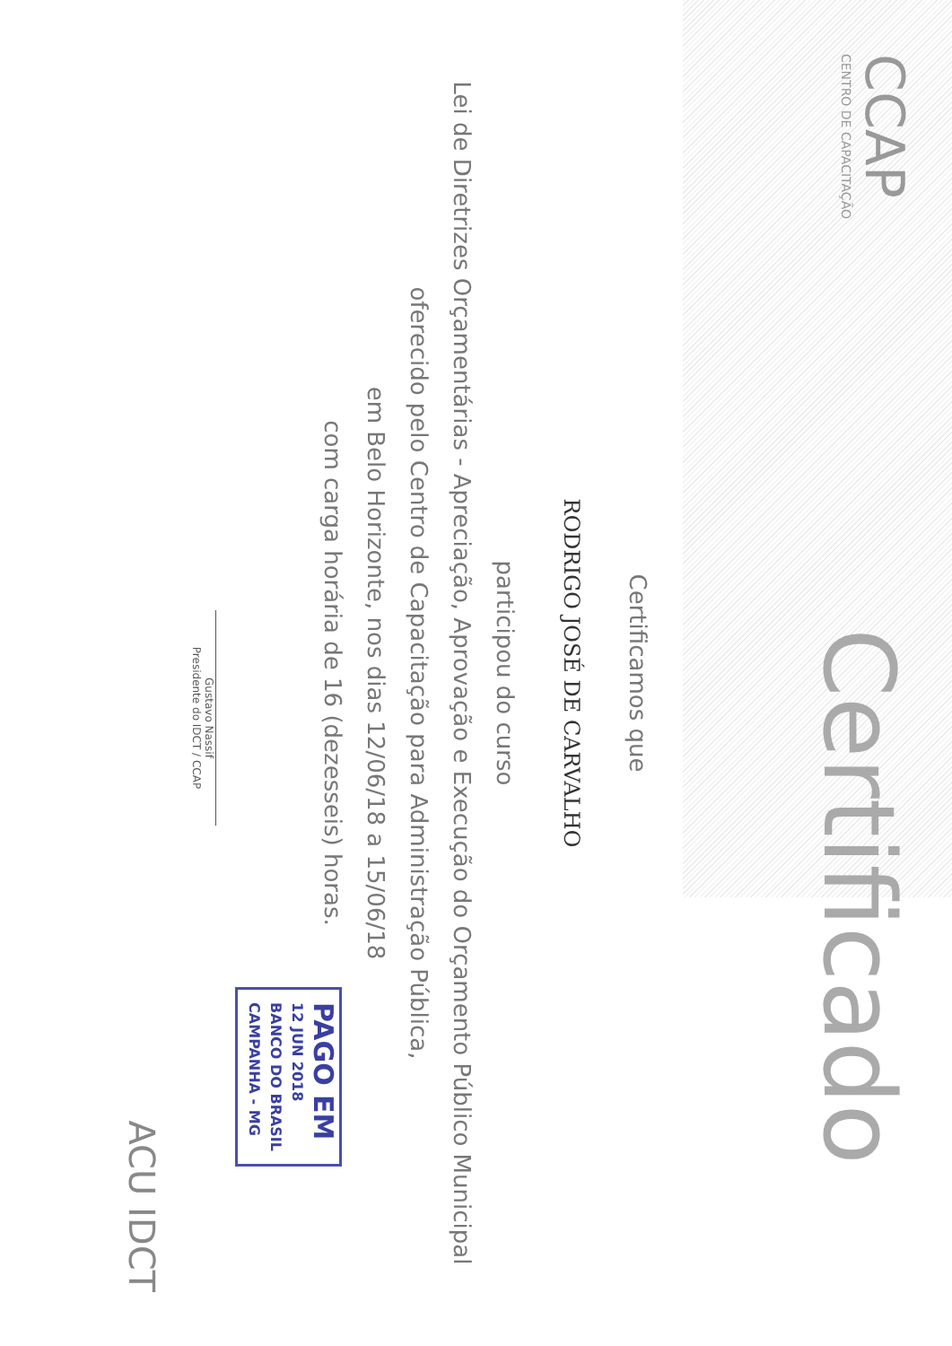CCAP
CENTRO DE CAPACITAÇÃO
Certificado
Certificamos que
RODRIGO JOSÉ DE CARVALHO
participou do curso
Lei de Diretrizes Orçamentárias - Apreciação, Aprovação e Execução do Orçamento Público Municipal
oferecido pelo Centro de Capacitação para Administração Pública,
em Belo Horizonte, nos dias 12/06/18 a 15/06/18
com carga horária de 16 (dezesseis) horas.
PAGO EM
12 JUN 2018
BANCO DO BRASIL
CAMPANHA - MG
Gustavo Nassif
Presidente do IDCT / CCAP
ACU IDCT